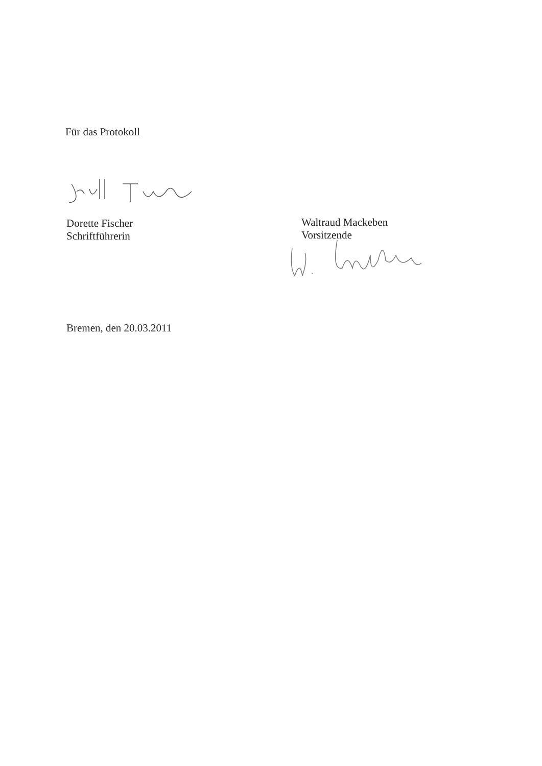Für das Protokoll
Dorette Fischer
Schriftführerin
Waltraud Mackeben
Vorsitzende
Bremen, den 20.03.2011